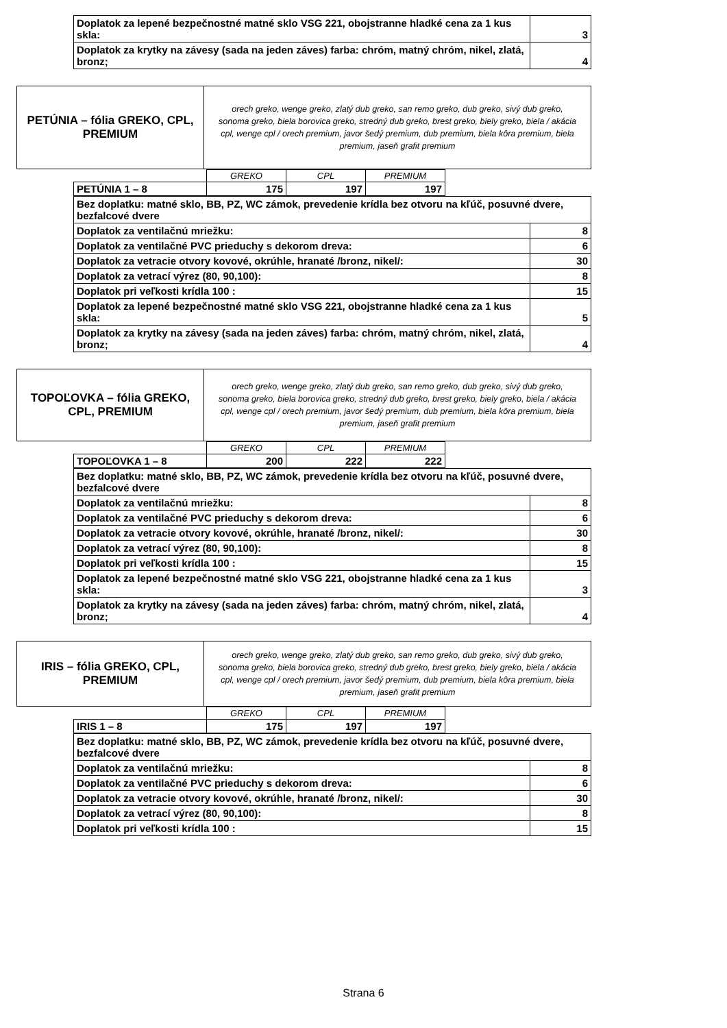| Doplatok za lepené bezpečnostné matné sklo VSG 221, obojstranne hladké cena za 1 kus skla: | 3 |
| Doplatok za krytky na závesy (sada na jeden záves) farba: chróm, matný chróm, nikel, zlatá, bronz; | 4 |
| PETÚNIA – fólia GREKO, CPL, PREMIUM | orech greko, wenge greko, zlatý dub greko, san remo greko, dub greko, sivý dub greko, sonoma greko, biela borovica greko, stredný dub greko, brest greko, biely greko, biela / akácia cpl, wenge cpl / orech premium, javor šedý premium, dub premium, biela kôra premium, biela premium, jaseň grafit premium |
| | GREKO | CPL | PREMIUM |
| PETÚNIA 1 – 8 | 175 | 197 | 197 |
| Bez doplatku: matné sklo, BB, PZ, WC zámok, prevedenie krídla bez otvoru na kľúč, posuvné dvere, bezfalcové dvere | |
| Doplatok za ventilačnú mriežku: | 8 |
| Doplatok za ventilačné PVC prieduchy s dekorom dreva: | 6 |
| Doplatok za vetracie otvory kovové, okrúhle, hranaté /bronz, nikel/: | 30 |
| Doplatok za vetrací výrez (80, 90,100): | 8 |
| Doplatok pri veľkosti krídla 100 : | 15 |
| Doplatok za lepené bezpečnostné matné sklo VSG 221, obojstranne hladké cena za 1 kus skla: | 5 |
| Doplatok za krytky na závesy (sada na jeden záves) farba: chróm, matný chróm, nikel, zlatá, bronz; | 4 |
| TOPOĽOVKA – fólia GREKO, CPL, PREMIUM | orech greko, wenge greko, zlatý dub greko, san remo greko, dub greko, sivý dub greko, sonoma greko, biela borovica greko, stredný dub greko, brest greko, biely greko, biela / akácia cpl, wenge cpl / orech premium, javor šedý premium, dub premium, biela kôra premium, biela premium, jaseň grafit premium |
| | GREKO | CPL | PREMIUM |
| TOPOĽOVKA 1 – 8 | 200 | 222 | 222 |
| Bez doplatku: matné sklo, BB, PZ, WC zámok, prevedenie krídla bez otvoru na kľúč, posuvné dvere, bezfalcové dvere | |
| Doplatok za ventilačnú mriežku: | 8 |
| Doplatok za ventilačné PVC prieduchy s dekorom dreva: | 6 |
| Doplatok za vetracie otvory kovové, okrúhle, hranaté /bronz, nikel/: | 30 |
| Doplatok za vetrací výrez (80, 90,100): | 8 |
| Doplatok pri veľkosti krídla 100 : | 15 |
| Doplatok za lepené bezpečnostné matné sklo VSG 221, obojstranne hladké cena za 1 kus skla: | 3 |
| Doplatok za krytky na závesy (sada na jeden záves) farba: chróm, matný chróm, nikel, zlatá, bronz; | 4 |
| IRIS – fólia GREKO, CPL, PREMIUM | orech greko, wenge greko, zlatý dub greko, san remo greko, dub greko, sivý dub greko, sonoma greko, biela borovica greko, stredný dub greko, brest greko, biely greko, biela / akácia cpl, wenge cpl / orech premium, javor šedý premium, dub premium, biela kôra premium, biela premium, jaseň grafit premium |
| | GREKO | CPL | PREMIUM |
| IRIS 1 – 8 | 175 | 197 | 197 |
| Bez doplatku: matné sklo, BB, PZ, WC zámok, prevedenie krídla bez otvoru na kľúč, posuvné dvere, bezfalcové dvere | |
| Doplatok za ventilačnú mriežku: | 8 |
| Doplatok za ventilačné PVC prieduchy s dekorom dreva: | 6 |
| Doplatok za vetracie otvory kovové, okrúhle, hranaté /bronz, nikel/: | 30 |
| Doplatok za vetrací výrez (80, 90,100): | 8 |
| Doplatok pri veľkosti krídla 100 : | 15 |
Strana 6